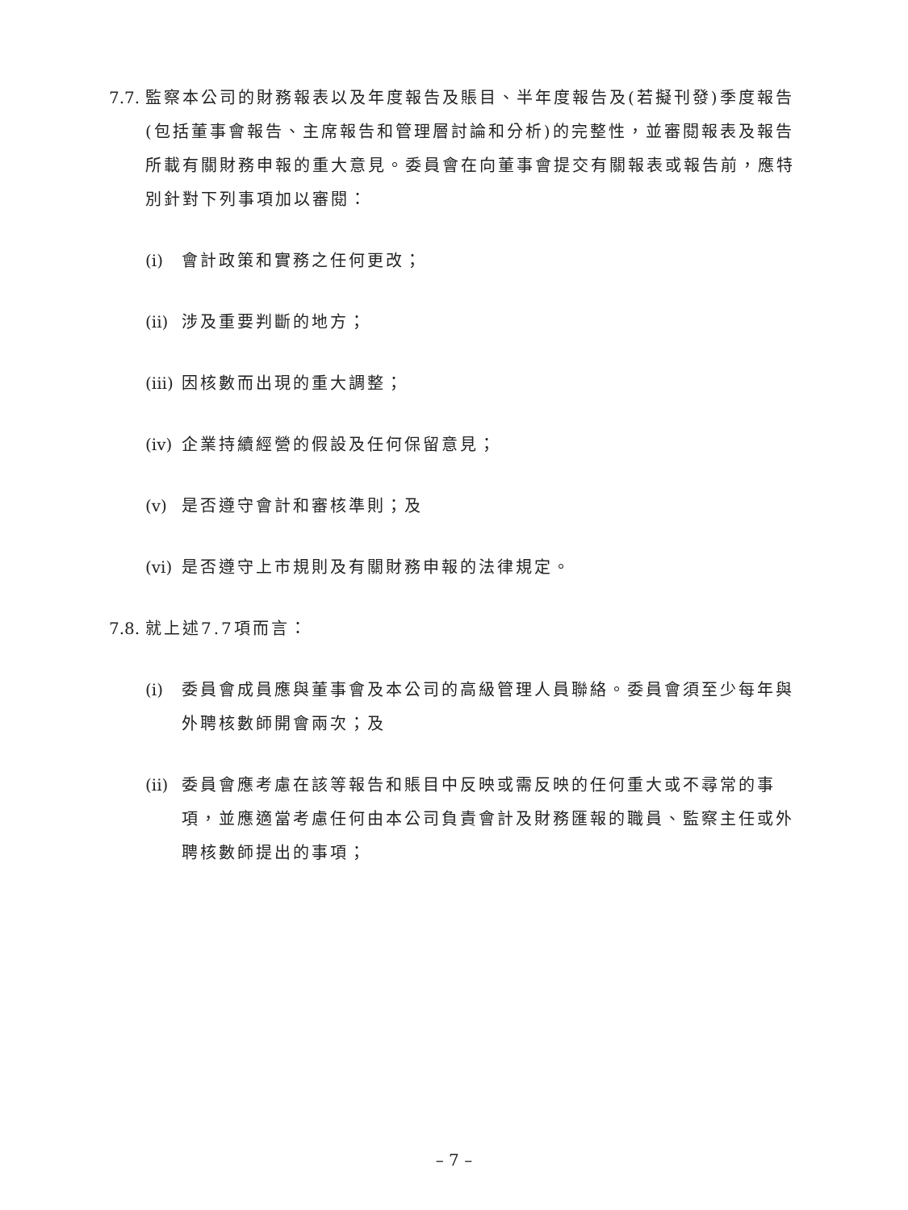7.7. 監察本公司的財務報表以及年度報告及賬目、半年度報告及(若擬刊發)季度報告(包括董事會報告、主席報告和管理層討論和分析)的完整性，並審閱報表及報告所載有關財務申報的重大意見。委員會在向董事會提交有關報表或報告前，應特別針對下列事項加以審閱：
(i) 會計政策和實務之任何更改；
(ii) 涉及重要判斷的地方；
(iii) 因核數而出現的重大調整；
(iv) 企業持續經營的假設及任何保留意見；
(v) 是否遵守會計和審核準則；及
(vi) 是否遵守上市規則及有關財務申報的法律規定。
7.8. 就上述7.7項而言：
(i) 委員會成員應與董事會及本公司的高級管理人員聯絡。委員會須至少每年與外聘核數師開會兩次；及
(ii) 委員會應考慮在該等報告和賬目中反映或需反映的任何重大或不尋常的事項，並應適當考慮任何由本公司負責會計及財務匯報的職員、監察主任或外聘核數師提出的事項；
– 7 –